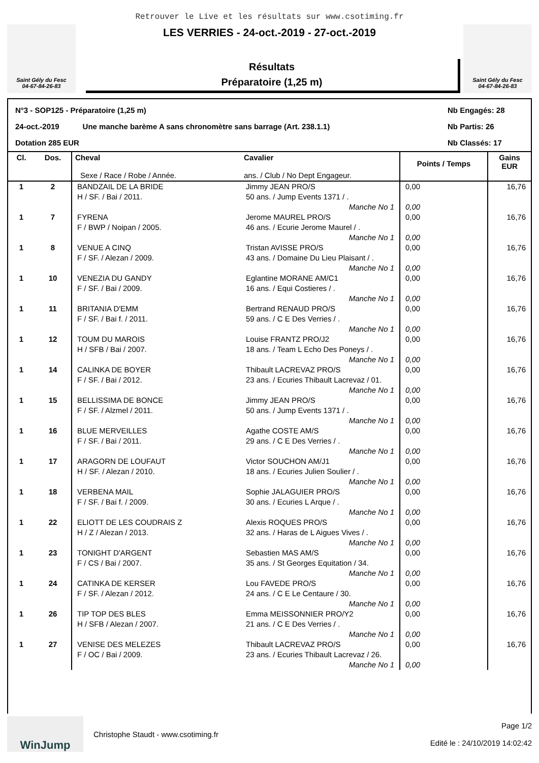Retrouver le Live et les résultats sur www.csotiming.fr
Saint Gély du Fesc
04-67-84-26-83
LES VERRIES - 24-oct.-2019 - 27-oct.-2019
Résultats
Préparatoire (1,25 m)
Saint Gély du Fesc
04-67-84-26-83
N°3 - SOP125 - Préparatoire (1,25 m) Nb Engagés: 28
24-oct.-2019 Une manche barème A sans chronomètre sans barrage (Art. 238.1.1) Nb Partis: 26
Dotation 285 EUR Nb Classés: 17
| Cl. | Dos. | Cheval Sexe / Race / Robe / Année. | Cavalier ans. / Club / No Dept Engageur. | Points / Temps | Gains EUR |
| --- | --- | --- | --- | --- | --- |
| 1 | 2 | BANDZAIL DE LA BRIDE H / SF. / Bai / 2011. | Jimmy JEAN PRO/S 50 ans. / Jump Events 1371 / . Manche No 1 | 0,00 0,00 | 16,76 |
| 1 | 7 | FYRENA F / BWP / Noipan / 2005. | Jerome MAUREL PRO/S 46 ans. / Ecurie Jerome Maurel / . Manche No 1 | 0,00 0,00 | 16,76 |
| 1 | 8 | VENUE A CINQ F / SF. / Alezan / 2009. | Tristan AVISSE PRO/S 43 ans. / Domaine Du Lieu Plaisant / . Manche No 1 | 0,00 0,00 | 16,76 |
| 1 | 10 | VENEZIA DU GANDY F / SF. / Bai / 2009. | Eglantine MORANE AM/C1 16 ans. / Equi Costieres / . Manche No 1 | 0,00 0,00 | 16,76 |
| 1 | 11 | BRITANIA D'EMM F / SF. / Bai f. / 2011. | Bertrand RENAUD PRO/S 59 ans. / C E Des Verries / . Manche No 1 | 0,00 0,00 | 16,76 |
| 1 | 12 | TOUM DU MAROIS H / SFB / Bai / 2007. | Louise FRANTZ PRO/J2 18 ans. / Team L Echo Des Poneys / . Manche No 1 | 0,00 0,00 | 16,76 |
| 1 | 14 | CALINKA DE BOYER F / SF. / Bai / 2012. | Thibault LACREVAZ PRO/S 23 ans. / Ecuries Thibault Lacrevaz / 01. Manche No 1 | 0,00 0,00 | 16,76 |
| 1 | 15 | BELLISSIMA DE BONCE F / SF. / Alzmel / 2011. | Jimmy JEAN PRO/S 50 ans. / Jump Events 1371 / . Manche No 1 | 0,00 0,00 | 16,76 |
| 1 | 16 | BLUE MERVEILLES F / SF. / Bai / 2011. | Agathe COSTE AM/S 29 ans. / C E Des Verries / . Manche No 1 | 0,00 0,00 | 16,76 |
| 1 | 17 | ARAGORN DE LOUFAUT H / SF. / Alezan / 2010. | Victor SOUCHON AM/J1 18 ans. / Ecuries Julien Soulier / . Manche No 1 | 0,00 0,00 | 16,76 |
| 1 | 18 | VERBENA MAIL F / SF. / Bai f. / 2009. | Sophie JALAGUIER PRO/S 30 ans. / Ecuries L Arque / . Manche No 1 | 0,00 0,00 | 16,76 |
| 1 | 22 | ELIOTT DE LES COUDRAIS Z H / Z / Alezan / 2013. | Alexis ROQUES PRO/S 32 ans. / Haras de L Aigues Vives / . Manche No 1 | 0,00 0,00 | 16,76 |
| 1 | 23 | TONIGHT D'ARGENT F / CS / Bai / 2007. | Sebastien MAS AM/S 35 ans. / St Georges Equitation / 34. Manche No 1 | 0,00 0,00 | 16,76 |
| 1 | 24 | CATINKA DE KERSER F / SF. / Alezan / 2012. | Lou FAVEDE PRO/S 24 ans. / C E Le Centaure / 30. Manche No 1 | 0,00 0,00 | 16,76 |
| 1 | 26 | TIP TOP DES BLES H / SFB / Alezan / 2007. | Emma MEISSONNIER PRO/Y2 21 ans. / C E Des Verries / . Manche No 1 | 0,00 0,00 | 16,76 |
| 1 | 27 | VENISE DES MELEZES F / OC / Bai / 2009. | Thibault LACREVAZ PRO/S 23 ans. / Ecuries Thibault Lacrevaz / 26. Manche No 1 | 0,00 0,00 | 16,76 |
WinJump
Christophe Staudt - www.csotiming.fr
Page 1/2
Edité le : 24/10/2019 14:02:42